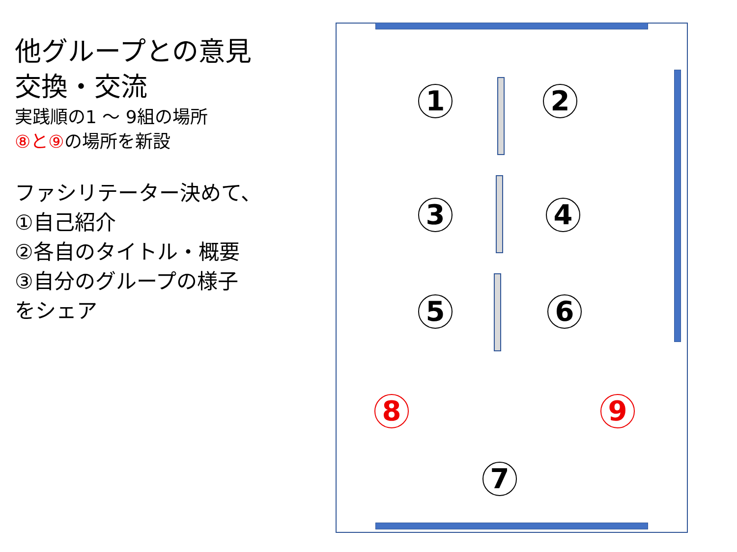他グループとの意見
交換・交流
実践順の1 ～ 9組の場所
⑧と⑨の場所を新設
ファシリテーター決めて、
①自己紹介
②各自のタイトル・概要
③自分のグループの様子
をシェア
1 2
3 4
5 6
8 9
7